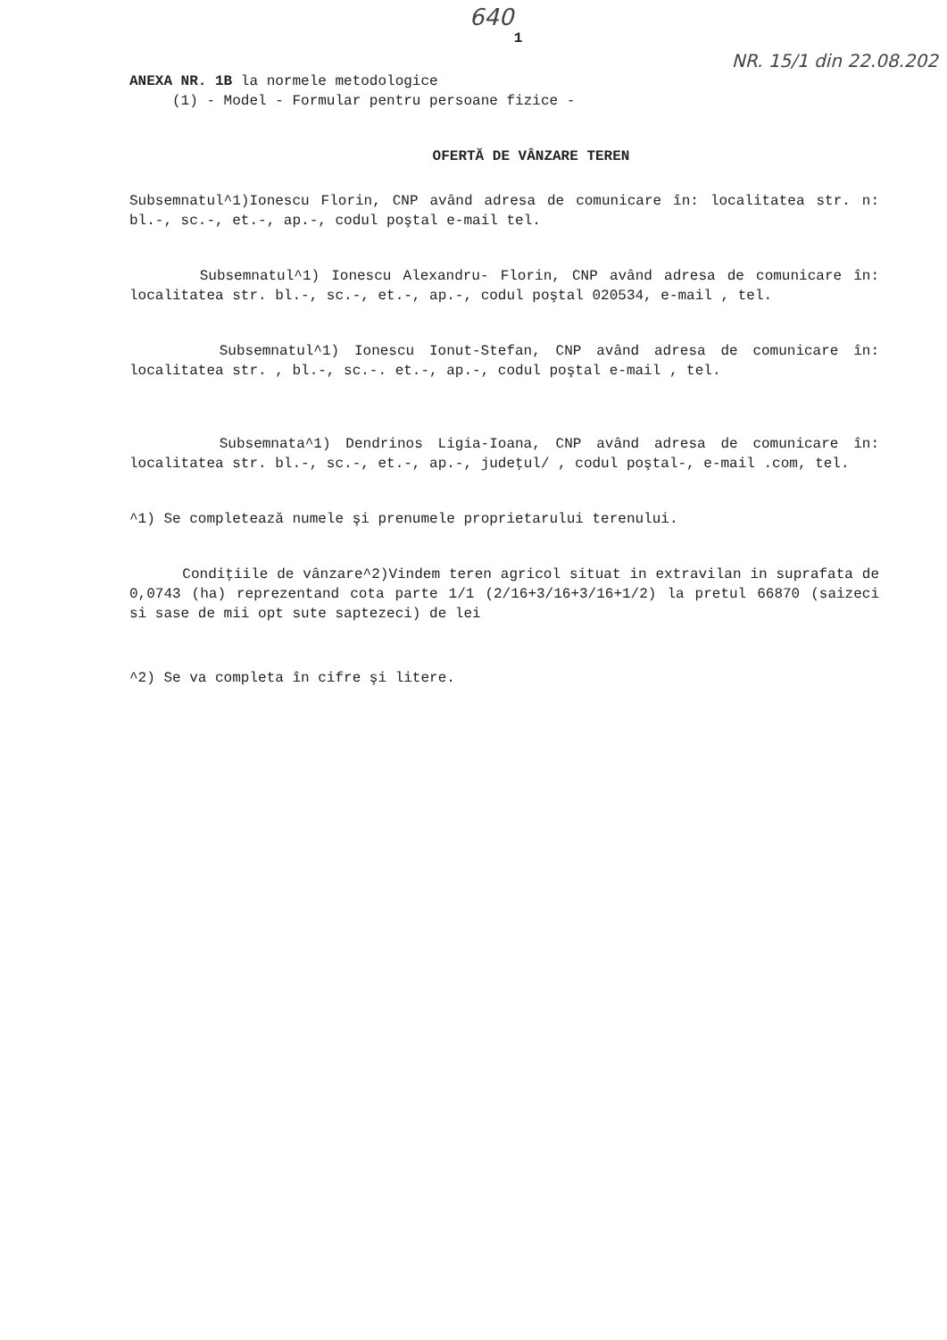640
1
NR. 15/1 din 22.08.202
ANEXA NR. 1B la normele metodologice
(1) - Model - Formular pentru persoane fizice -
OFERTĂ DE VÂNZARE TEREN
Subsemnatul^1)Ionescu Florin, CNP având adresa de comunicare în: localitatea str. n: bl.-, sc.-, et.-, ap.-, codul poştal e-mail tel.
Subsemnatul^1) Ionescu Alexandru- Florin, CNP având adresa de comunicare în: localitatea str. bl.-, sc.-, et.-, ap.-, codul poştal 020534, e-mail , tel.
Subsemnatul^1) Ionescu Ionut-Stefan, CNP având adresa de comunicare în: localitatea str. , bl.-, sc.-. et.-, ap.-, codul poştal e-mail , tel.
Subsemnata^1) Dendrinos Ligia-Ioana, CNP având adresa de comunicare în: localitatea str. bl.-, sc.-, et.-, ap.-, judeţul/ , codul poştal-, e-mail .com, tel.
^1) Se completează numele şi prenumele proprietarului terenului.
Condiţiile de vânzare^2)Vindem teren agricol situat in extravilan in suprafata de 0,0743 (ha) reprezentand cota parte 1/1 (2/16+3/16+3/16+1/2) la pretul 66870 (saizeci si sase de mii opt sute saptezeci) de lei
^2) Se va completa în cifre şi litere.